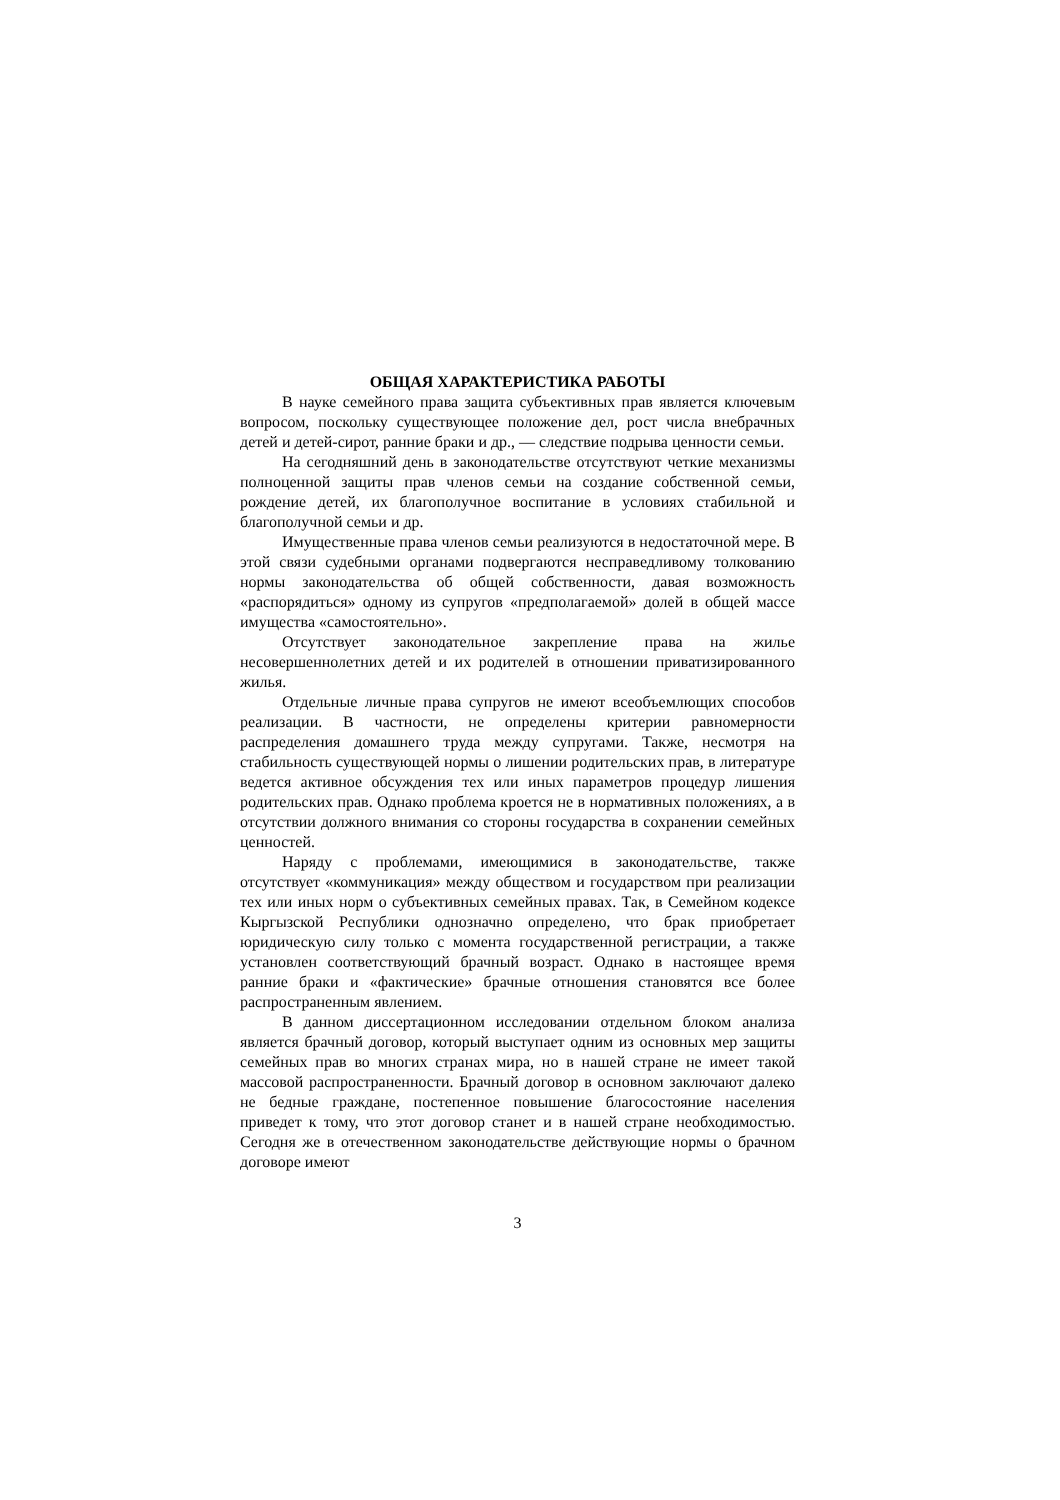ОБЩАЯ ХАРАКТЕРИСТИКА РАБОТЫ
В науке семейного права защита субъективных прав является ключевым вопросом, поскольку существующее положение дел, рост числа внебрачных детей и детей-сирот, ранние браки и др., — следствие подрыва ценности семьи.
На сегодняшний день в законодательстве отсутствуют четкие механизмы полноценной защиты прав членов семьи на создание собственной семьи, рождение детей, их благополучное воспитание в условиях стабильной и благополучной семьи и др.
Имущественные права членов семьи реализуются в недостаточной мере. В этой связи судебными органами подвергаются несправедливому толкованию нормы законодательства об общей собственности, давая возможность «распорядиться» одному из супругов «предполагаемой» долей в общей массе имущества «самостоятельно».
Отсутствует законодательное закрепление права на жилье несовершеннолетних детей и их родителей в отношении приватизированного жилья.
Отдельные личные права супругов не имеют всеобъемлющих способов реализации. В частности, не определены критерии равномерности распределения домашнего труда между супругами. Также, несмотря на стабильность существующей нормы о лишении родительских прав, в литературе ведется активное обсуждения тех или иных параметров процедур лишения родительских прав. Однако проблема кроется не в нормативных положениях, а в отсутствии должного внимания со стороны государства в сохранении семейных ценностей.
Наряду с проблемами, имеющимися в законодательстве, также отсутствует «коммуникация» между обществом и государством при реализации тех или иных норм о субъективных семейных правах. Так, в Семейном кодексе Кыргызской Республики однозначно определено, что брак приобретает юридическую силу только с момента государственной регистрации, а также установлен соответствующий брачный возраст. Однако в настоящее время ранние браки и «фактические» брачные отношения становятся все более распространенным явлением.
В данном диссертационном исследовании отдельном блоком анализа является брачный договор, который выступает одним из основных мер защиты семейных прав во многих странах мира, но в нашей стране не имеет такой массовой распространенности. Брачный договор в основном заключают далеко не бедные граждане, постепенное повышение благосостояние населения приведет к тому, что этот договор станет и в нашей стране необходимостью. Сегодня же в отечественном законодательстве действующие нормы о брачном договоре имеют
3